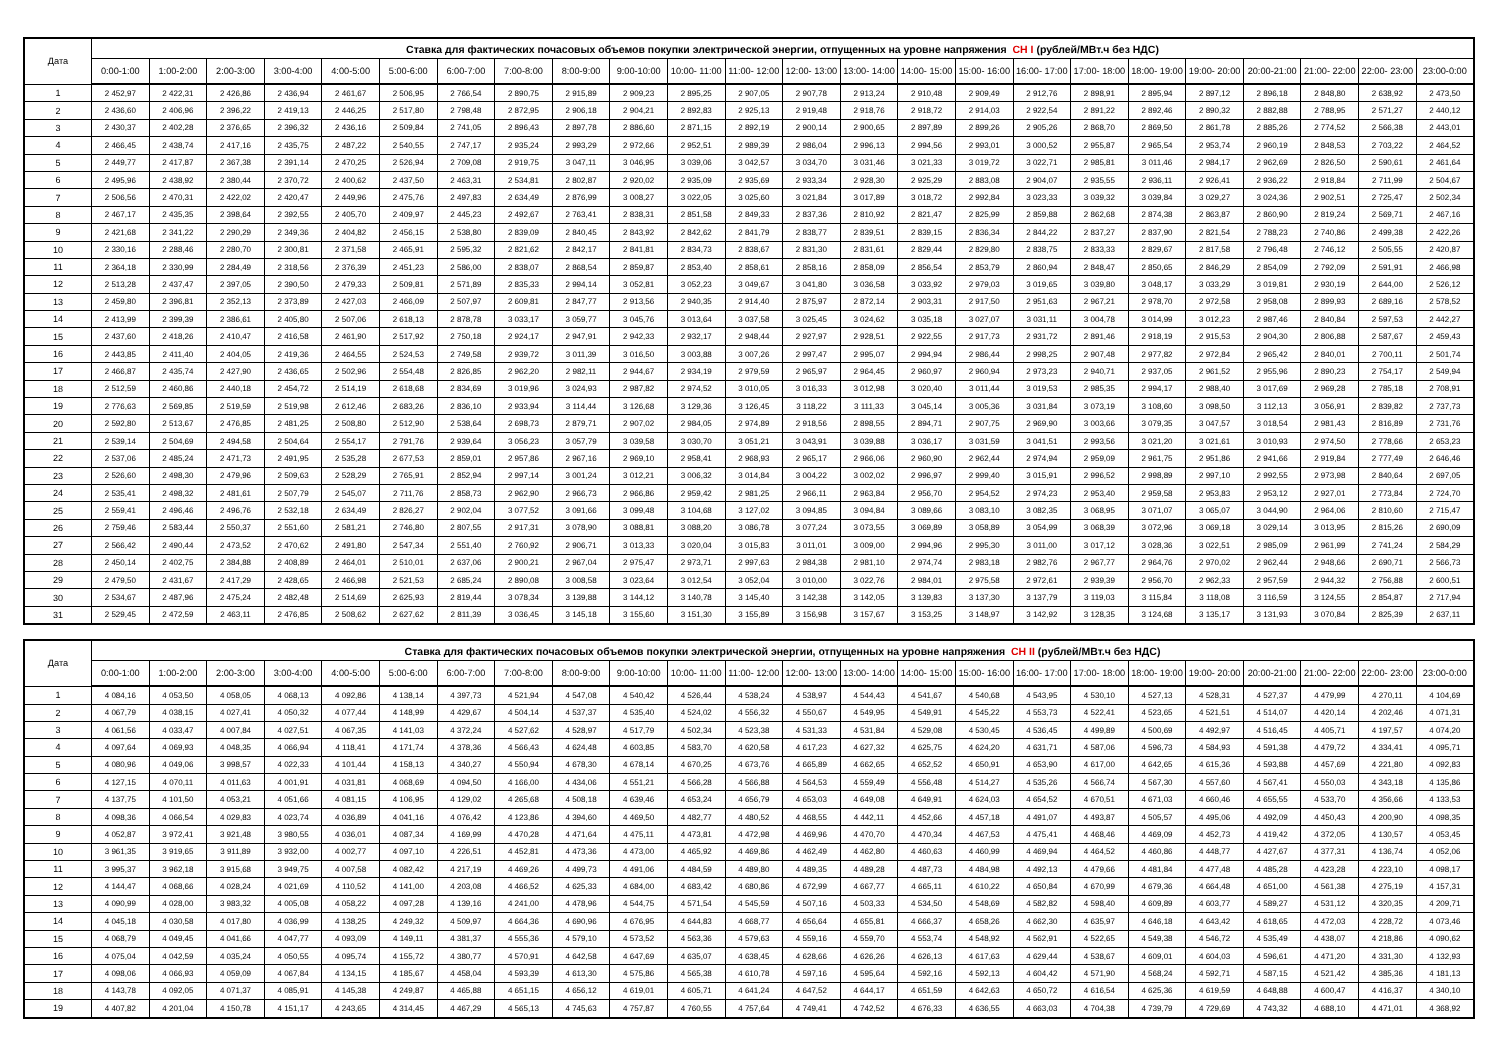| Дата | Ставка для фактических почасовых объемов покупки электрической энергии, отпущенных на уровне напряжения СН I (рублей/МВт.ч без НДС) | | | | | | | | | | | | | | | | | | | | | | | |
| --- | --- | --- | --- | --- | --- | --- | --- | --- | --- | --- | --- | --- | --- | --- | --- | --- | --- | --- | --- | --- | --- | --- | --- | --- |
| | 0:00-1:00 | 1:00-2:00 | 2:00-3:00 | 3:00-4:00 | 4:00-5:00 | 5:00-6:00 | 6:00-7:00 | 7:00-8:00 | 8:00-9:00 | 9:00-10:00 | 10:00- 11:00 | 11:00- 12:00 | 12:00- 13:00 | 13:00- 14:00 | 14:00- 15:00 | 15:00- 16:00 | 16:00- 17:00 | 17:00- 18:00 | 18:00- 19:00 | 19:00- 20:00 | 20:00-21:00 | 21:00- 22:00 | 22:00- 23:00 | 23:00-0:00 |
| 1 | 2 452,97 | 2 422,31 | 2 426,86 | 2 436,94 | 2 461,67 | 2 506,95 | 2 766,54 | 2 890,75 | 2 915,89 | 2 909,23 | 2 895,25 | 2 907,05 | 2 907,78 | 2 913,24 | 2 910,48 | 2 909,49 | 2 912,76 | 2 898,91 | 2 895,94 | 2 897,12 | 2 896,18 | 2 848,80 | 2 638,92 | 2 473,50 |
| 2 | 2 436,60 | 2 406,96 | 2 396,22 | 2 419,13 | 2 446,25 | 2 517,80 | 2 798,48 | 2 872,95 | 2 906,18 | 2 904,21 | 2 892,83 | 2 925,13 | 2 919,48 | 2 918,76 | 2 918,72 | 2 914,03 | 2 922,54 | 2 891,22 | 2 892,46 | 2 890,32 | 2 882,88 | 2 788,95 | 2 571,27 | 2 440,12 |
| 3 | 2 430,37 | 2 402,28 | 2 376,65 | 2 396,32 | 2 436,16 | 2 509,84 | 2 741,05 | 2 896,43 | 2 897,78 | 2 886,60 | 2 871,15 | 2 892,19 | 2 900,14 | 2 900,65 | 2 897,89 | 2 899,26 | 2 905,26 | 2 868,70 | 2 869,50 | 2 861,78 | 2 885,26 | 2 774,52 | 2 566,38 | 2 443,01 |
| 4 | 2 466,45 | 2 438,74 | 2 417,16 | 2 435,75 | 2 487,22 | 2 540,55 | 2 747,17 | 2 935,24 | 2 993,29 | 2 972,66 | 2 952,51 | 2 989,39 | 2 986,04 | 2 996,13 | 2 994,56 | 2 993,01 | 3 000,52 | 2 955,87 | 2 965,54 | 2 953,74 | 2 960,19 | 2 848,53 | 2 703,22 | 2 464,52 |
| 5 | 2 449,77 | 2 417,87 | 2 367,38 | 2 391,14 | 2 470,25 | 2 526,94 | 2 709,08 | 2 919,75 | 3 047,11 | 3 046,95 | 3 039,06 | 3 042,57 | 3 034,70 | 3 031,46 | 3 021,33 | 3 019,72 | 3 022,71 | 2 985,81 | 3 011,46 | 2 984,17 | 2 962,69 | 2 826,50 | 2 590,61 | 2 461,64 |
| 6 | 2 495,96 | 2 438,92 | 2 380,44 | 2 370,72 | 2 400,62 | 2 437,50 | 2 463,31 | 2 534,81 | 2 802,87 | 2 920,02 | 2 935,09 | 2 935,69 | 2 933,34 | 2 928,30 | 2 925,29 | 2 883,08 | 2 904,07 | 2 935,55 | 2 936,11 | 2 926,41 | 2 936,22 | 2 918,84 | 2 711,99 | 2 504,67 |
| 7 | 2 506,56 | 2 470,31 | 2 422,02 | 2 420,47 | 2 449,96 | 2 475,76 | 2 497,83 | 2 634,49 | 2 876,99 | 3 008,27 | 3 022,05 | 3 025,60 | 3 021,84 | 3 017,89 | 3 018,72 | 2 992,84 | 3 023,33 | 3 039,32 | 3 039,84 | 3 029,27 | 3 024,36 | 2 902,51 | 2 725,47 | 2 502,34 |
| 8 | 2 467,17 | 2 435,35 | 2 398,64 | 2 392,55 | 2 405,70 | 2 409,97 | 2 445,23 | 2 492,67 | 2 763,41 | 2 838,31 | 2 851,58 | 2 849,33 | 2 837,36 | 2 810,92 | 2 821,47 | 2 825,99 | 2 859,88 | 2 862,68 | 2 874,38 | 2 863,87 | 2 860,90 | 2 819,24 | 2 569,71 | 2 467,16 |
| 9 | 2 421,68 | 2 341,22 | 2 290,29 | 2 349,36 | 2 404,82 | 2 456,15 | 2 538,80 | 2 839,09 | 2 840,45 | 2 843,92 | 2 842,62 | 2 841,79 | 2 838,77 | 2 839,51 | 2 839,15 | 2 836,34 | 2 844,22 | 2 837,27 | 2 837,90 | 2 821,54 | 2 788,23 | 2 740,86 | 2 499,38 | 2 422,26 |
| 10 | 2 330,16 | 2 288,46 | 2 280,70 | 2 300,81 | 2 371,58 | 2 465,91 | 2 595,32 | 2 821,62 | 2 842,17 | 2 841,81 | 2 834,73 | 2 838,67 | 2 831,30 | 2 831,61 | 2 829,44 | 2 829,80 | 2 838,75 | 2 833,33 | 2 829,67 | 2 817,58 | 2 796,48 | 2 746,12 | 2 505,55 | 2 420,87 |
| 11 | 2 364,18 | 2 330,99 | 2 284,49 | 2 318,56 | 2 376,39 | 2 451,23 | 2 586,00 | 2 838,07 | 2 868,54 | 2 859,87 | 2 853,40 | 2 858,61 | 2 858,16 | 2 858,09 | 2 856,54 | 2 853,79 | 2 860,94 | 2 848,47 | 2 850,65 | 2 846,29 | 2 854,09 | 2 792,09 | 2 591,91 | 2 466,98 |
| 12 | 2 513,28 | 2 437,47 | 2 397,05 | 2 390,50 | 2 479,33 | 2 509,81 | 2 571,89 | 2 835,33 | 2 994,14 | 3 052,81 | 3 052,23 | 3 049,67 | 3 041,80 | 3 036,58 | 3 033,92 | 2 979,03 | 3 019,65 | 3 039,80 | 3 048,17 | 3 033,29 | 3 019,81 | 2 930,19 | 2 644,00 | 2 526,12 |
| 13 | 2 459,80 | 2 396,81 | 2 352,13 | 2 373,89 | 2 427,03 | 2 466,09 | 2 507,97 | 2 609,81 | 2 847,77 | 2 913,56 | 2 940,35 | 2 914,40 | 2 875,97 | 2 872,14 | 2 903,31 | 2 917,50 | 2 951,63 | 2 967,21 | 2 978,70 | 2 972,58 | 2 958,08 | 2 899,93 | 2 689,16 | 2 578,52 |
| 14 | 2 413,99 | 2 399,39 | 2 386,61 | 2 405,80 | 2 507,06 | 2 618,13 | 2 878,78 | 3 033,17 | 3 059,77 | 3 045,76 | 3 013,64 | 3 037,58 | 3 025,45 | 3 024,62 | 3 035,18 | 3 027,07 | 3 031,11 | 3 004,78 | 3 014,99 | 3 012,23 | 2 987,46 | 2 840,84 | 2 597,53 | 2 442,27 |
| 15 | 2 437,60 | 2 418,26 | 2 410,47 | 2 416,58 | 2 461,90 | 2 517,92 | 2 750,18 | 2 924,17 | 2 947,91 | 2 942,33 | 2 932,17 | 2 948,44 | 2 927,97 | 2 928,51 | 2 922,55 | 2 917,73 | 2 931,72 | 2 891,46 | 2 918,19 | 2 915,53 | 2 904,30 | 2 806,88 | 2 587,67 | 2 459,43 |
| 16 | 2 443,85 | 2 411,40 | 2 404,05 | 2 419,36 | 2 464,55 | 2 524,53 | 2 749,58 | 2 939,72 | 3 011,39 | 3 016,50 | 3 003,88 | 3 007,26 | 2 997,47 | 2 995,07 | 2 994,94 | 2 986,44 | 2 998,25 | 2 907,48 | 2 977,82 | 2 972,84 | 2 965,42 | 2 840,01 | 2 700,11 | 2 501,74 |
| 17 | 2 466,87 | 2 435,74 | 2 427,90 | 2 436,65 | 2 502,96 | 2 554,48 | 2 826,85 | 2 962,20 | 2 982,11 | 2 944,67 | 2 934,19 | 2 979,59 | 2 965,97 | 2 964,45 | 2 960,97 | 2 960,94 | 2 973,23 | 2 940,71 | 2 937,05 | 2 961,52 | 2 955,96 | 2 890,23 | 2 754,17 | 2 549,94 |
| 18 | 2 512,59 | 2 460,86 | 2 440,18 | 2 454,72 | 2 514,19 | 2 618,68 | 2 834,69 | 3 019,96 | 3 024,93 | 2 987,82 | 2 974,52 | 3 010,05 | 3 016,33 | 3 012,98 | 3 020,40 | 3 011,44 | 3 019,53 | 2 985,35 | 2 994,17 | 2 988,40 | 3 017,69 | 2 969,28 | 2 785,18 | 2 708,91 |
| 19 | 2 776,63 | 2 569,85 | 2 519,59 | 2 519,98 | 2 612,46 | 2 683,26 | 2 836,10 | 2 933,94 | 3 114,44 | 3 126,68 | 3 129,36 | 3 126,45 | 3 118,22 | 3 111,33 | 3 045,14 | 3 005,36 | 3 031,84 | 3 073,19 | 3 108,60 | 3 098,50 | 3 112,13 | 3 056,91 | 2 839,82 | 2 737,73 |
| 20 | 2 592,80 | 2 513,67 | 2 476,85 | 2 481,25 | 2 508,80 | 2 512,90 | 2 538,64 | 2 698,73 | 2 879,71 | 2 907,02 | 2 984,05 | 2 974,89 | 2 918,56 | 2 898,55 | 2 894,71 | 2 907,75 | 2 969,90 | 3 003,66 | 3 079,35 | 3 047,57 | 3 018,54 | 2 981,43 | 2 816,89 | 2 731,76 |
| 21 | 2 539,14 | 2 504,69 | 2 494,58 | 2 504,64 | 2 554,17 | 2 791,76 | 2 939,64 | 3 056,23 | 3 057,79 | 3 039,58 | 3 030,70 | 3 051,21 | 3 043,91 | 3 039,88 | 3 036,17 | 3 031,59 | 3 041,51 | 2 993,56 | 3 021,20 | 3 021,61 | 3 010,93 | 2 974,50 | 2 778,66 | 2 653,23 |
| 22 | 2 537,06 | 2 485,24 | 2 471,73 | 2 491,95 | 2 535,28 | 2 677,53 | 2 859,01 | 2 957,86 | 2 967,16 | 2 969,10 | 2 958,41 | 2 968,93 | 2 965,17 | 2 966,06 | 2 960,90 | 2 962,44 | 2 974,94 | 2 959,09 | 2 961,75 | 2 951,86 | 2 941,66 | 2 919,84 | 2 777,49 | 2 646,46 |
| 23 | 2 526,60 | 2 498,30 | 2 479,96 | 2 509,63 | 2 528,29 | 2 765,91 | 2 852,94 | 2 997,14 | 3 001,24 | 3 012,21 | 3 006,32 | 3 014,84 | 3 004,22 | 3 002,02 | 2 996,97 | 2 999,40 | 3 015,91 | 2 996,52 | 2 998,89 | 2 997,10 | 2 992,55 | 2 973,98 | 2 840,64 | 2 697,05 |
| 24 | 2 535,41 | 2 498,32 | 2 481,61 | 2 507,79 | 2 545,07 | 2 711,76 | 2 858,73 | 2 962,90 | 2 966,73 | 2 966,86 | 2 959,42 | 2 981,25 | 2 966,11 | 2 963,84 | 2 956,70 | 2 954,52 | 2 974,23 | 2 953,40 | 2 959,58 | 2 953,83 | 2 953,12 | 2 927,01 | 2 773,84 | 2 724,70 |
| 25 | 2 559,41 | 2 496,46 | 2 496,76 | 2 532,18 | 2 634,49 | 2 826,27 | 2 902,04 | 3 077,52 | 3 091,66 | 3 099,48 | 3 104,68 | 3 127,02 | 3 094,85 | 3 094,84 | 3 089,66 | 3 083,10 | 3 082,35 | 3 068,95 | 3 071,07 | 3 065,07 | 3 044,90 | 2 964,06 | 2 810,60 | 2 715,47 |
| 26 | 2 759,46 | 2 583,44 | 2 550,37 | 2 551,60 | 2 581,21 | 2 746,80 | 2 807,55 | 2 917,31 | 3 078,90 | 3 088,81 | 3 088,20 | 3 086,78 | 3 077,24 | 3 073,55 | 3 069,89 | 3 058,89 | 3 054,99 | 3 068,39 | 3 072,96 | 3 069,18 | 3 029,14 | 3 013,95 | 2 815,26 | 2 690,09 |
| 27 | 2 566,42 | 2 490,44 | 2 473,52 | 2 470,62 | 2 491,80 | 2 547,34 | 2 551,40 | 2 760,92 | 2 906,71 | 3 013,33 | 3 020,04 | 3 015,83 | 3 011,01 | 3 009,00 | 2 994,96 | 2 995,30 | 3 011,00 | 3 017,12 | 3 028,36 | 3 022,51 | 2 985,09 | 2 961,99 | 2 741,24 | 2 584,29 |
| 28 | 2 450,14 | 2 402,75 | 2 384,88 | 2 408,89 | 2 464,01 | 2 510,01 | 2 637,06 | 2 900,21 | 2 967,04 | 2 975,47 | 2 973,71 | 2 997,63 | 2 984,38 | 2 981,10 | 2 974,74 | 2 983,18 | 2 982,76 | 2 967,77 | 2 964,76 | 2 970,02 | 2 962,44 | 2 948,66 | 2 690,71 | 2 566,73 |
| 29 | 2 479,50 | 2 431,67 | 2 417,29 | 2 428,65 | 2 466,98 | 2 521,53 | 2 685,24 | 2 890,08 | 3 008,58 | 3 023,64 | 3 012,54 | 3 052,04 | 3 010,00 | 3 022,76 | 2 984,01 | 2 975,58 | 2 972,61 | 2 939,39 | 2 956,70 | 2 962,33 | 2 957,59 | 2 944,32 | 2 756,88 | 2 600,51 |
| 30 | 2 534,67 | 2 487,96 | 2 475,24 | 2 482,48 | 2 514,69 | 2 625,93 | 2 819,44 | 3 078,34 | 3 139,88 | 3 144,12 | 3 140,78 | 3 145,40 | 3 142,38 | 3 142,05 | 3 139,83 | 3 137,30 | 3 137,79 | 3 119,03 | 3 115,84 | 3 118,08 | 3 116,59 | 3 124,55 | 2 854,87 | 2 717,94 |
| 31 | 2 529,45 | 2 472,59 | 2 463,11 | 2 476,85 | 2 508,62 | 2 627,62 | 2 811,39 | 3 036,45 | 3 145,18 | 3 155,60 | 3 151,30 | 3 155,89 | 3 156,98 | 3 157,67 | 3 153,25 | 3 148,97 | 3 142,92 | 3 128,35 | 3 124,68 | 3 135,17 | 3 131,93 | 3 070,84 | 2 825,39 | 2 637,11 |
| Дата | Ставка для фактических почасовых объемов покупки электрической энергии, отпущенных на уровне напряжения СН II (рублей/МВт.ч без НДС) | | | | | | | | | | | | | | | | | | | | | | | |
| --- | --- | --- | --- | --- | --- | --- | --- | --- | --- | --- | --- | --- | --- | --- | --- | --- | --- | --- | --- | --- | --- | --- | --- | --- |
| | 0:00-1:00 | 1:00-2:00 | 2:00-3:00 | 3:00-4:00 | 4:00-5:00 | 5:00-6:00 | 6:00-7:00 | 7:00-8:00 | 8:00-9:00 | 9:00-10:00 | 10:00- 11:00 | 11:00- 12:00 | 12:00- 13:00 | 13:00- 14:00 | 14:00- 15:00 | 15:00- 16:00 | 16:00- 17:00 | 17:00- 18:00 | 18:00- 19:00 | 19:00- 20:00 | 20:00-21:00 | 21:00- 22:00 | 22:00- 23:00 | 23:00-0:00 |
| 1 | 4 084,16 | 4 053,50 | 4 058,05 | 4 068,13 | 4 092,86 | 4 138,14 | 4 397,73 | 4 521,94 | 4 547,08 | 4 540,42 | 4 526,44 | 4 538,24 | 4 538,97 | 4 544,43 | 4 541,67 | 4 540,68 | 4 543,95 | 4 530,10 | 4 527,13 | 4 528,31 | 4 527,37 | 4 479,99 | 4 270,11 | 4 104,69 |
| 2 | 4 067,79 | 4 038,15 | 4 027,41 | 4 050,32 | 4 077,44 | 4 148,99 | 4 429,67 | 4 504,14 | 4 537,37 | 4 535,40 | 4 524,02 | 4 556,32 | 4 550,67 | 4 549,95 | 4 549,91 | 4 545,22 | 4 553,73 | 4 522,41 | 4 523,65 | 4 521,51 | 4 514,07 | 4 420,14 | 4 202,46 | 4 071,31 |
| 3 | 4 061,56 | 4 033,47 | 4 007,84 | 4 027,51 | 4 067,35 | 4 141,03 | 4 372,24 | 4 527,62 | 4 528,97 | 4 517,79 | 4 502,34 | 4 523,38 | 4 531,33 | 4 531,84 | 4 529,08 | 4 530,45 | 4 536,45 | 4 499,89 | 4 500,69 | 4 492,97 | 4 516,45 | 4 405,71 | 4 197,57 | 4 074,20 |
| 4 | 4 097,64 | 4 069,93 | 4 048,35 | 4 066,94 | 4 118,41 | 4 171,74 | 4 378,36 | 4 566,43 | 4 624,48 | 4 603,85 | 4 583,70 | 4 620,58 | 4 617,23 | 4 627,32 | 4 625,75 | 4 624,20 | 4 631,71 | 4 587,06 | 4 596,73 | 4 584,93 | 4 591,38 | 4 479,72 | 4 334,41 | 4 095,71 |
| 5 | 4 080,96 | 4 049,06 | 3 998,57 | 4 022,33 | 4 101,44 | 4 158,13 | 4 340,27 | 4 550,94 | 4 678,30 | 4 678,14 | 4 670,25 | 4 673,76 | 4 665,89 | 4 662,65 | 4 652,52 | 4 650,91 | 4 653,90 | 4 617,00 | 4 642,65 | 4 615,36 | 4 593,88 | 4 457,69 | 4 221,80 | 4 092,83 |
| 6 | 4 127,15 | 4 070,11 | 4 011,63 | 4 001,91 | 4 031,81 | 4 068,69 | 4 094,50 | 4 166,00 | 4 434,06 | 4 551,21 | 4 566,28 | 4 566,88 | 4 564,53 | 4 559,49 | 4 556,48 | 4 514,27 | 4 535,26 | 4 566,74 | 4 567,30 | 4 557,60 | 4 567,41 | 4 550,03 | 4 343,18 | 4 135,86 |
| 7 | 4 137,75 | 4 101,50 | 4 053,21 | 4 051,66 | 4 081,15 | 4 106,95 | 4 129,02 | 4 265,68 | 4 508,18 | 4 639,46 | 4 653,24 | 4 656,79 | 4 653,03 | 4 649,08 | 4 649,91 | 4 624,03 | 4 654,52 | 4 670,51 | 4 671,03 | 4 660,46 | 4 655,55 | 4 533,70 | 4 356,66 | 4 133,53 |
| 8 | 4 098,36 | 4 066,54 | 4 029,83 | 4 023,74 | 4 036,89 | 4 041,16 | 4 076,42 | 4 123,86 | 4 394,60 | 4 469,50 | 4 482,77 | 4 480,52 | 4 468,55 | 4 442,11 | 4 452,66 | 4 457,18 | 4 491,07 | 4 493,87 | 4 505,57 | 4 495,06 | 4 492,09 | 4 450,43 | 4 200,90 | 4 098,35 |
| 9 | 4 052,87 | 3 972,41 | 3 921,48 | 3 980,55 | 4 036,01 | 4 087,34 | 4 169,99 | 4 470,28 | 4 471,64 | 4 475,11 | 4 473,81 | 4 472,98 | 4 469,96 | 4 470,70 | 4 470,34 | 4 467,53 | 4 475,41 | 4 468,46 | 4 469,09 | 4 452,73 | 4 419,42 | 4 372,05 | 4 130,57 | 4 053,45 |
| 10 | 3 961,35 | 3 919,65 | 3 911,89 | 3 932,00 | 4 002,77 | 4 097,10 | 4 226,51 | 4 452,81 | 4 473,36 | 4 473,00 | 4 465,92 | 4 469,86 | 4 462,49 | 4 462,80 | 4 460,63 | 4 460,99 | 4 469,94 | 4 464,52 | 4 460,86 | 4 448,77 | 4 427,67 | 4 377,31 | 4 136,74 | 4 052,06 |
| 11 | 3 995,37 | 3 962,18 | 3 915,68 | 3 949,75 | 4 007,58 | 4 082,42 | 4 217,19 | 4 469,26 | 4 499,73 | 4 491,06 | 4 484,59 | 4 489,80 | 4 489,35 | 4 489,28 | 4 487,73 | 4 484,98 | 4 492,13 | 4 479,66 | 4 481,84 | 4 477,48 | 4 485,28 | 4 423,28 | 4 223,10 | 4 098,17 |
| 12 | 4 144,47 | 4 068,66 | 4 028,24 | 4 021,69 | 4 110,52 | 4 141,00 | 4 203,08 | 4 466,52 | 4 625,33 | 4 684,00 | 4 683,42 | 4 680,86 | 4 672,99 | 4 667,77 | 4 665,11 | 4 610,22 | 4 650,84 | 4 670,99 | 4 679,36 | 4 664,48 | 4 651,00 | 4 561,38 | 4 275,19 | 4 157,31 |
| 13 | 4 090,99 | 4 028,00 | 3 983,32 | 4 005,08 | 4 058,22 | 4 097,28 | 4 139,16 | 4 241,00 | 4 478,96 | 4 544,75 | 4 571,54 | 4 545,59 | 4 507,16 | 4 503,33 | 4 534,50 | 4 548,69 | 4 582,82 | 4 598,40 | 4 609,89 | 4 603,77 | 4 589,27 | 4 531,12 | 4 320,35 | 4 209,71 |
| 14 | 4 045,18 | 4 030,58 | 4 017,80 | 4 036,99 | 4 138,25 | 4 249,32 | 4 509,97 | 4 664,36 | 4 690,96 | 4 676,95 | 4 644,83 | 4 668,77 | 4 656,64 | 4 655,81 | 4 666,37 | 4 658,26 | 4 662,30 | 4 635,97 | 4 646,18 | 4 643,42 | 4 618,65 | 4 472,03 | 4 228,72 | 4 073,46 |
| 15 | 4 068,79 | 4 049,45 | 4 041,66 | 4 047,77 | 4 093,09 | 4 149,11 | 4 381,37 | 4 555,36 | 4 579,10 | 4 573,52 | 4 563,36 | 4 579,63 | 4 559,16 | 4 559,70 | 4 553,74 | 4 548,92 | 4 562,91 | 4 522,65 | 4 549,38 | 4 546,72 | 4 535,49 | 4 438,07 | 4 218,86 | 4 090,62 |
| 16 | 4 075,04 | 4 042,59 | 4 035,24 | 4 050,55 | 4 095,74 | 4 155,72 | 4 380,77 | 4 570,91 | 4 642,58 | 4 647,69 | 4 635,07 | 4 638,45 | 4 628,66 | 4 626,26 | 4 626,13 | 4 617,63 | 4 629,44 | 4 538,67 | 4 609,01 | 4 604,03 | 4 596,61 | 4 471,20 | 4 331,30 | 4 132,93 |
| 17 | 4 098,06 | 4 066,93 | 4 059,09 | 4 067,84 | 4 134,15 | 4 185,67 | 4 458,04 | 4 593,39 | 4 613,30 | 4 575,86 | 4 565,38 | 4 610,78 | 4 597,16 | 4 595,64 | 4 592,16 | 4 592,13 | 4 604,42 | 4 571,90 | 4 568,24 | 4 592,71 | 4 587,15 | 4 521,42 | 4 385,36 | 4 181,13 |
| 18 | 4 143,78 | 4 092,05 | 4 071,37 | 4 085,91 | 4 145,38 | 4 249,87 | 4 465,88 | 4 651,15 | 4 656,12 | 4 619,01 | 4 605,71 | 4 641,24 | 4 647,52 | 4 644,17 | 4 651,59 | 4 642,63 | 4 650,72 | 4 616,54 | 4 625,36 | 4 619,59 | 4 648,88 | 4 600,47 | 4 416,37 | 4 340,10 |
| 19 | 4 407,82 | 4 201,04 | 4 150,78 | 4 151,17 | 4 243,65 | 4 314,45 | 4 467,29 | 4 565,13 | 4 745,63 | 4 757,87 | 4 760,55 | 4 757,64 | 4 749,41 | 4 742,52 | 4 676,33 | 4 636,55 | 4 663,03 | 4 704,38 | 4 739,79 | 4 729,69 | 4 743,32 | 4 688,10 | 4 471,01 | 4 368,92 |